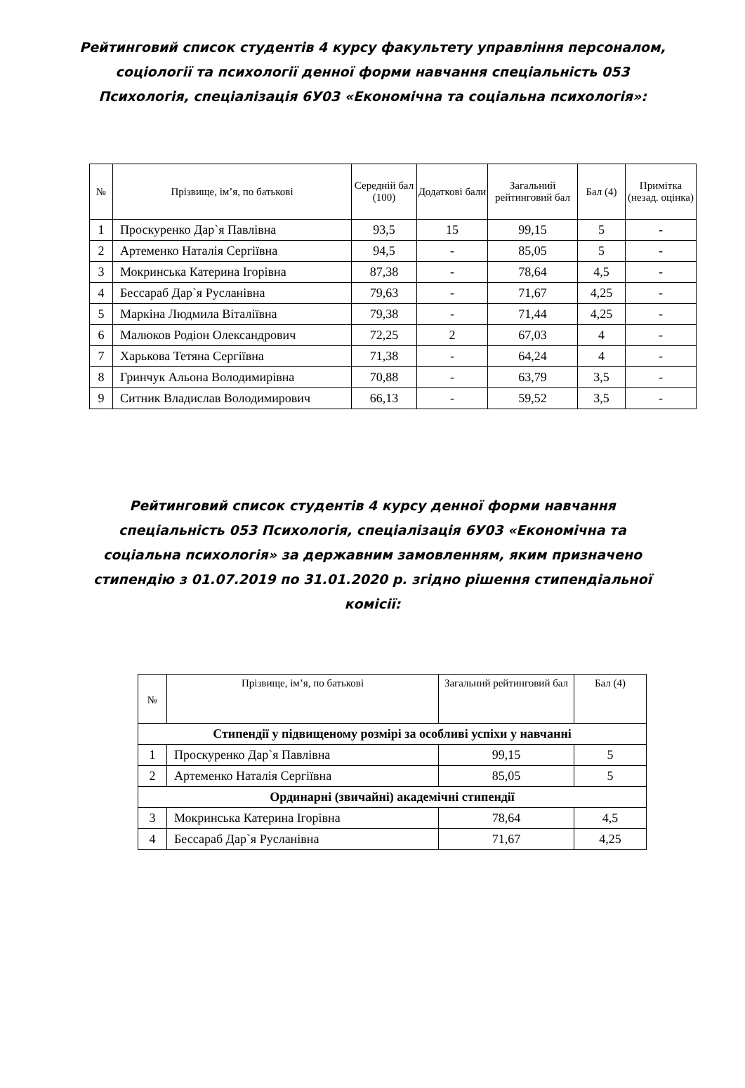Рейтинговий список студентів 4 курсу факультету управління персоналом, соціології та психології денної форми навчання спеціальність 053 Психологія, спеціалізація 6У03 «Економічна та соціальна психологія»:
| № | Прізвище, ім’я, по батькові | Середній бал (100) | Додаткові бали | Загальний рейтинговий бал | Бал (4) | Примітка (незад. оцінка) |
| --- | --- | --- | --- | --- | --- | --- |
| 1 | Проскуренко Дар`я Павлівна | 93,5 | 15 | 99,15 | 5 | - |
| 2 | Артеменко Наталія Сергіївна | 94,5 | - | 85,05 | 5 | - |
| 3 | Мокринська Катерина Ігорівна | 87,38 | - | 78,64 | 4,5 | - |
| 4 | Бессараб Дар`я Русланівна | 79,63 | - | 71,67 | 4,25 | - |
| 5 | Маркіна Людмила Віталіївна | 79,38 | - | 71,44 | 4,25 | - |
| 6 | Малюков Родіон Олександрович | 72,25 | 2 | 67,03 | 4 | - |
| 7 | Харькова Тетяна Сергіївна | 71,38 | - | 64,24 | 4 | - |
| 8 | Гринчук Альона Володимирівна | 70,88 | - | 63,79 | 3,5 | - |
| 9 | Ситник Владислав Володимирович | 66,13 | - | 59,52 | 3,5 | - |
Рейтинговий список студентів 4 курсу денної форми навчання спеціальність 053 Психологія, спеціалізація 6У03 «Економічна та соціальна психологія» за державним замовленням, яким призначено стипендію з 01.07.2019 по 31.01.2020 р. згідно рішення стипендіальної комісії:
| № | Прізвище, ім’я, по батькові | Загальний рейтинговий бал | Бал (4) |
| --- | --- | --- | --- |
| Стипендії у підвищеному розмірі за особливі успіхи у навчанні | | | |
| 1 | Проскуренко Дар`я Павлівна | 99,15 | 5 |
| 2 | Артеменко Наталія Сергіївна | 85,05 | 5 |
| Ординарні (звичайні) академічні стипендії | | | |
| 3 | Мокринська Катерина Ігорівна | 78,64 | 4,5 |
| 4 | Бессараб Дар`я Русланівна | 71,67 | 4,25 |